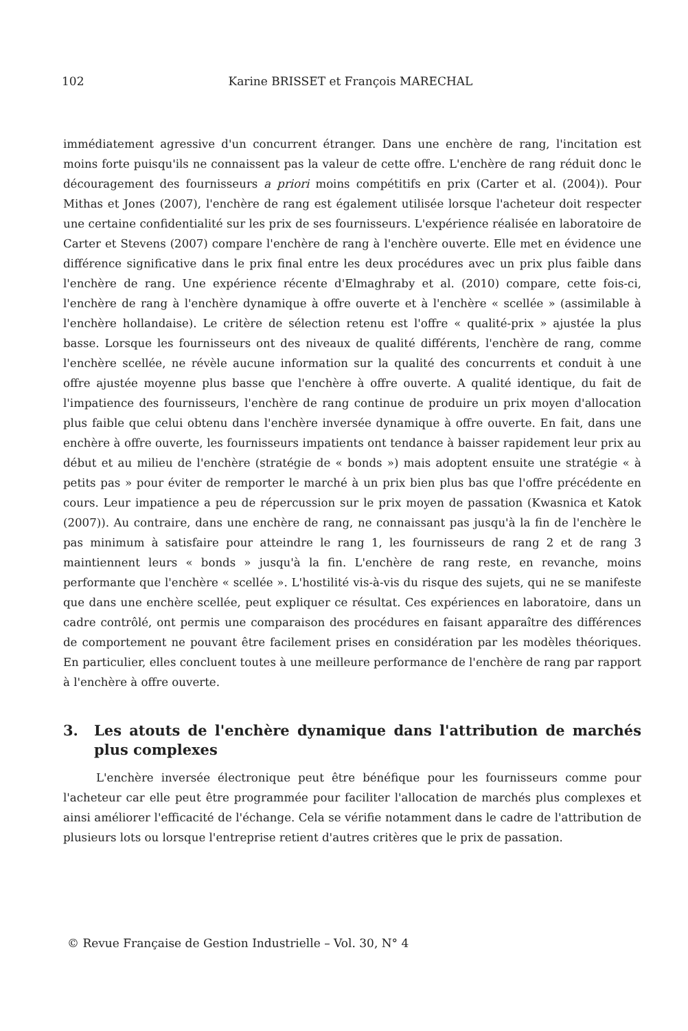102 Karine BRISSET et François MARECHAL
immédiatement agressive d'un concurrent étranger. Dans une enchère de rang, l'incitation est moins forte puisqu'ils ne connaissent pas la valeur de cette offre. L'enchère de rang réduit donc le découragement des fournisseurs a priori moins compétitifs en prix (Carter et al. (2004)). Pour Mithas et Jones (2007), l'enchère de rang est également utilisée lorsque l'acheteur doit respecter une certaine confidentialité sur les prix de ses fournisseurs. L'expérience réalisée en laboratoire de Carter et Stevens (2007) compare l'enchère de rang à l'enchère ouverte. Elle met en évidence une différence significative dans le prix final entre les deux procédures avec un prix plus faible dans l'enchère de rang. Une expérience récente d'Elmaghraby et al. (2010) compare, cette fois-ci, l'enchère de rang à l'enchère dynamique à offre ouverte et à l'enchère « scellée » (assimilable à l'enchère hollandaise). Le critère de sélection retenu est l'offre « qualité-prix » ajustée la plus basse. Lorsque les fournisseurs ont des niveaux de qualité différents, l'enchère de rang, comme l'enchère scellée, ne révèle aucune information sur la qualité des concurrents et conduit à une offre ajustée moyenne plus basse que l'enchère à offre ouverte. A qualité identique, du fait de l'impatience des fournisseurs, l'enchère de rang continue de produire un prix moyen d'allocation plus faible que celui obtenu dans l'enchère inversée dynamique à offre ouverte. En fait, dans une enchère à offre ouverte, les fournisseurs impatients ont tendance à baisser rapidement leur prix au début et au milieu de l'enchère (stratégie de « bonds ») mais adoptent ensuite une stratégie « à petits pas » pour éviter de remporter le marché à un prix bien plus bas que l'offre précédente en cours. Leur impatience a peu de répercussion sur le prix moyen de passation (Kwasnica et Katok (2007)). Au contraire, dans une enchère de rang, ne connaissant pas jusqu'à la fin de l'enchère le pas minimum à satisfaire pour atteindre le rang 1, les fournisseurs de rang 2 et de rang 3 maintiennent leurs « bonds » jusqu'à la fin. L'enchère de rang reste, en revanche, moins performante que l'enchère « scellée ». L'hostilité vis-à-vis du risque des sujets, qui ne se manifeste que dans une enchère scellée, peut expliquer ce résultat. Ces expériences en laboratoire, dans un cadre contrôlé, ont permis une comparaison des procédures en faisant apparaître des différences de comportement ne pouvant être facilement prises en considération par les modèles théoriques. En particulier, elles concluent toutes à une meilleure performance de l'enchère de rang par rapport à l'enchère à offre ouverte.
3. Les atouts de l'enchère dynamique dans l'attribution de marchés plus complexes
L'enchère inversée électronique peut être bénéfique pour les fournisseurs comme pour l'acheteur car elle peut être programmée pour faciliter l'allocation de marchés plus complexes et ainsi améliorer l'efficacité de l'échange. Cela se vérifie notamment dans le cadre de l'attribution de plusieurs lots ou lorsque l'entreprise retient d'autres critères que le prix de passation.
© Revue Française de Gestion Industrielle – Vol. 30, N° 4